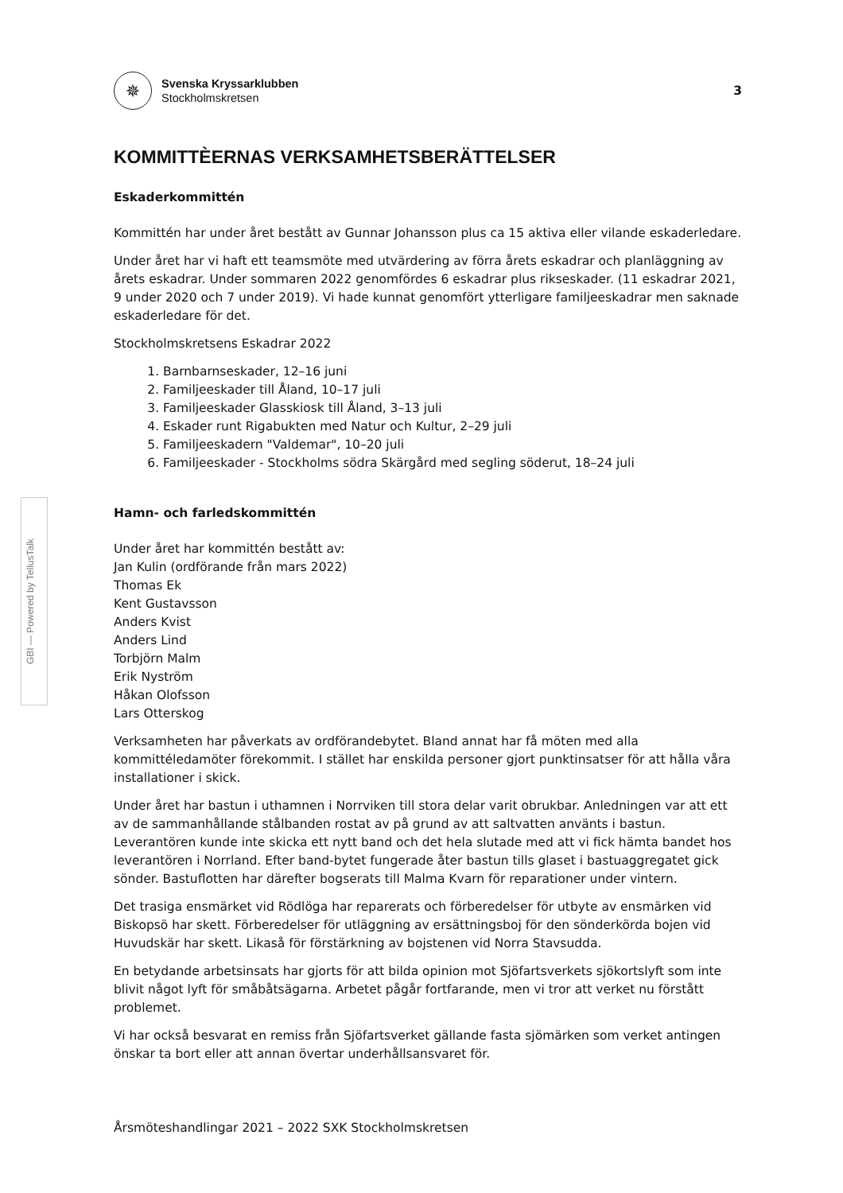GBI — Powered by TellusTalk
✵
Svenska Kryssarklubben
Stockholmskretsen
3
KOMMITTÈERNAS VERKSAMHETSBERÄTTELSER
Eskaderkommittén
Kommittén har under året bestått av Gunnar Johansson plus ca 15 aktiva eller vilande eskaderledare.
Under året har vi haft ett teamsmöte med utvärdering av förra årets eskadrar och planläggning av årets eskadrar. Under sommaren 2022 genomfördes 6 eskadrar plus rikseskader. (11 eskadrar 2021, 9 under 2020 och 7 under 2019). Vi hade kunnat genomfört ytterligare familjeeskadrar men saknade eskaderledare för det.
Stockholmskretsens Eskadrar 2022
1. Barnbarnseskader, 12–16 juni
2. Familjeeskader till Åland, 10–17 juli
3. Familjeeskader Glasskiosk till Åland, 3–13 juli
4. Eskader runt Rigabukten med Natur och Kultur, 2–29 juli
5. Familjeeskadern "Valdemar", 10–20 juli
6. Familjeeskader - Stockholms södra Skärgård med segling söderut, 18–24 juli
Hamn- och farledskommittén
Under året har kommittén bestått av:
Jan Kulin (ordförande från mars 2022)
Thomas Ek
Kent Gustavsson
Anders Kvist
Anders Lind
Torbjörn Malm
Erik Nyström
Håkan Olofsson
Lars Otterskog
Verksamheten har påverkats av ordförandebytet. Bland annat har få möten med alla kommittéledamöter förekommit. I stället har enskilda personer gjort punktinsatser för att hålla våra installationer i skick.
Under året har bastun i uthamnen i Norrviken till stora delar varit obrukbar. Anledningen var att ett av de sammanhållande stålbanden rostat av på grund av att saltvatten använts i bastun. Leverantören kunde inte skicka ett nytt band och det hela slutade med att vi fick hämta bandet hos leverantören i Norrland. Efter band-bytet fungerade åter bastun tills glaset i bastuaggregatet gick sönder. Bastuflotten har därefter bogserats till Malma Kvarn för reparationer under vintern.
Det trasiga ensmärket vid Rödlöga har reparerats och förberedelser för utbyte av ensmärken vid Biskopsö har skett. Förberedelser för utläggning av ersättningsboj för den sönderkörda bojen vid Huvudskär har skett. Likaså för förstärkning av bojstenen vid Norra Stavsudda.
En betydande arbetsinsats har gjorts för att bilda opinion mot Sjöfartsverkets sjökortslyft som inte blivit något lyft för småbåtsägarna. Arbetet pågår fortfarande, men vi tror att verket nu förstått problemet.
Vi har också besvarat en remiss från Sjöfartsverket gällande fasta sjömärken som verket antingen önskar ta bort eller att annan övertar underhållsansvaret för.
Årsmöteshandlingar 2021 – 2022 SXK Stockholmskretsen